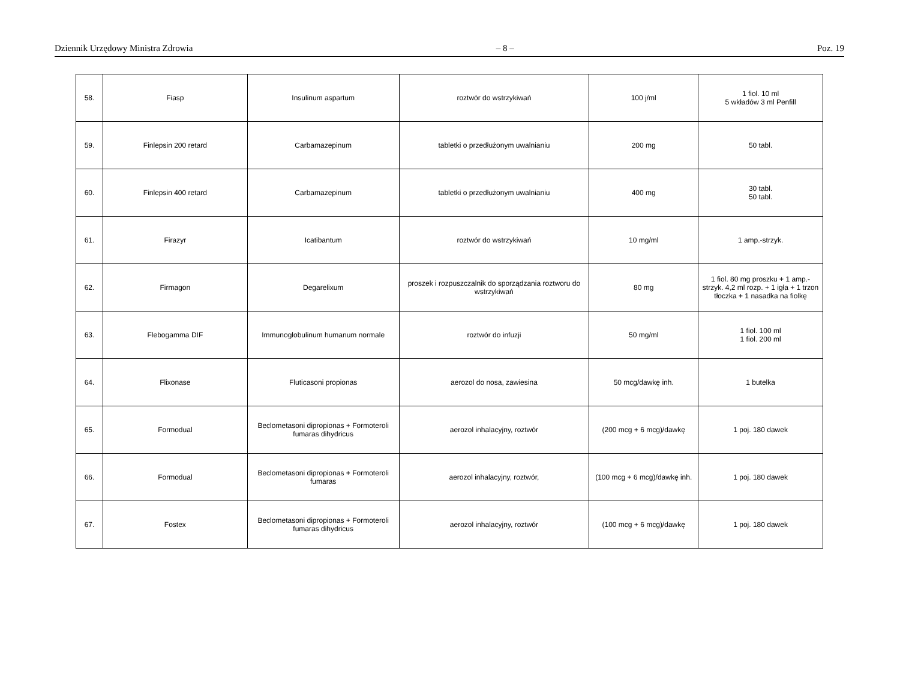Dziennik Urzędowy Ministra Zdrowia – 8 – Poz. 19
| 58. | Fiasp | Insulinum aspartum | roztwór do wstrzykiwań | 100 j/ml | 1 fiol. 10 ml 5 wkładów 3 ml Penfill |
| 59. | Finlepsin 200 retard | Carbamazepinum | tabletki o przedłużonym uwalnianiu | 200 mg | 50 tabl. |
| 60. | Finlepsin 400 retard | Carbamazepinum | tabletki o przedłużonym uwalnianiu | 400 mg | 30 tabl. 50 tabl. |
| 61. | Firazyr | Icatibantum | roztwór do wstrzykiwań | 10 mg/ml | 1 amp.-strzyk. |
| 62. | Firmagon | Degarelixum | proszek i rozpuszczalnik do sporządzania roztworu do wstrzykiwań | 80 mg | 1 fiol. 80 mg proszku + 1 amp.-strzyk. 4,2 ml rozp. + 1 igła + 1 trzon tłoczka + 1 nasadka na fiolkę |
| 63. | Flebogamma DIF | Immunoglobulinum humanum normale | roztwór do infuzji | 50 mg/ml | 1 fiol. 100 ml 1 fiol. 200 ml |
| 64. | Flixonase | Fluticasoni propionas | aerozol do nosa, zawiesina | 50 mcg/dawkę inh. | 1 butelka |
| 65. | Formodual | Beclometasoni dipropionas + Formoteroli fumaras dihydricus | aerozol inhalacyjny, roztwór | (200 mcg + 6 mcg)/dawkę | 1 poj. 180 dawek |
| 66. | Formodual | Beclometasoni dipropionas + Formoteroli fumaras | aerozol inhalacyjny, roztwór, | (100 mcg + 6 mcg)/dawkę inh. | 1 poj. 180 dawek |
| 67. | Fostex | Beclometasoni dipropionas + Formoteroli fumaras dihydricus | aerozol inhalacyjny, roztwór | (100 mcg + 6 mcg)/dawkę | 1 poj. 180 dawek |